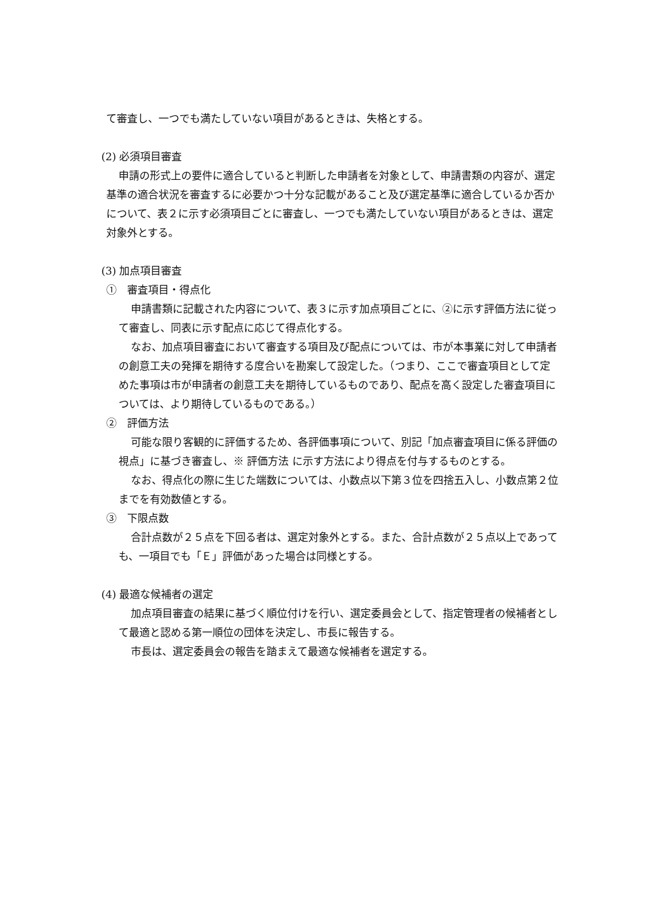て審査し、一つでも満たしていない項目があるときは、失格とする。
(2) 必須項目審査
申請の形式上の要件に適合していると判断した申請者を対象として、申請書類の内容が、選定基準の適合状況を審査するに必要かつ十分な記載があること及び選定基準に適合しているか否かについて、表２に示す必須項目ごとに審査し、一つでも満たしていない項目があるときは、選定対象外とする。
(3) 加点項目審査
①　審査項目・得点化
申請書類に記載された内容について、表３に示す加点項目ごとに、②に示す評価方法に従って審査し、同表に示す配点に応じて得点化する。
なお、加点項目審査において審査する項目及び配点については、市が本事業に対して申請者の創意工夫の発揮を期待する度合いを勘案して設定した。（つまり、ここで審査項目として定めた事項は市が申請者の創意工夫を期待しているものであり、配点を高く設定した審査項目については、より期待しているものである。）
②　評価方法
可能な限り客観的に評価するため、各評価事項について、別記「加点審査項目に係る評価の視点」に基づき審査し、※ 評価方法 に示す方法により得点を付与するものとする。
なお、得点化の際に生じた端数については、小数点以下第３位を四捨五入し、小数点第２位までを有効数値とする。
③　下限点数
合計点数が２５点を下回る者は、選定対象外とする。また、合計点数が２５点以上であっても、一項目でも「Ｅ」評価があった場合は同様とする。
(4) 最適な候補者の選定
加点項目審査の結果に基づく順位付けを行い、選定委員会として、指定管理者の候補者として最適と認める第一順位の団体を決定し、市長に報告する。
市長は、選定委員会の報告を踏まえて最適な候補者を選定する。